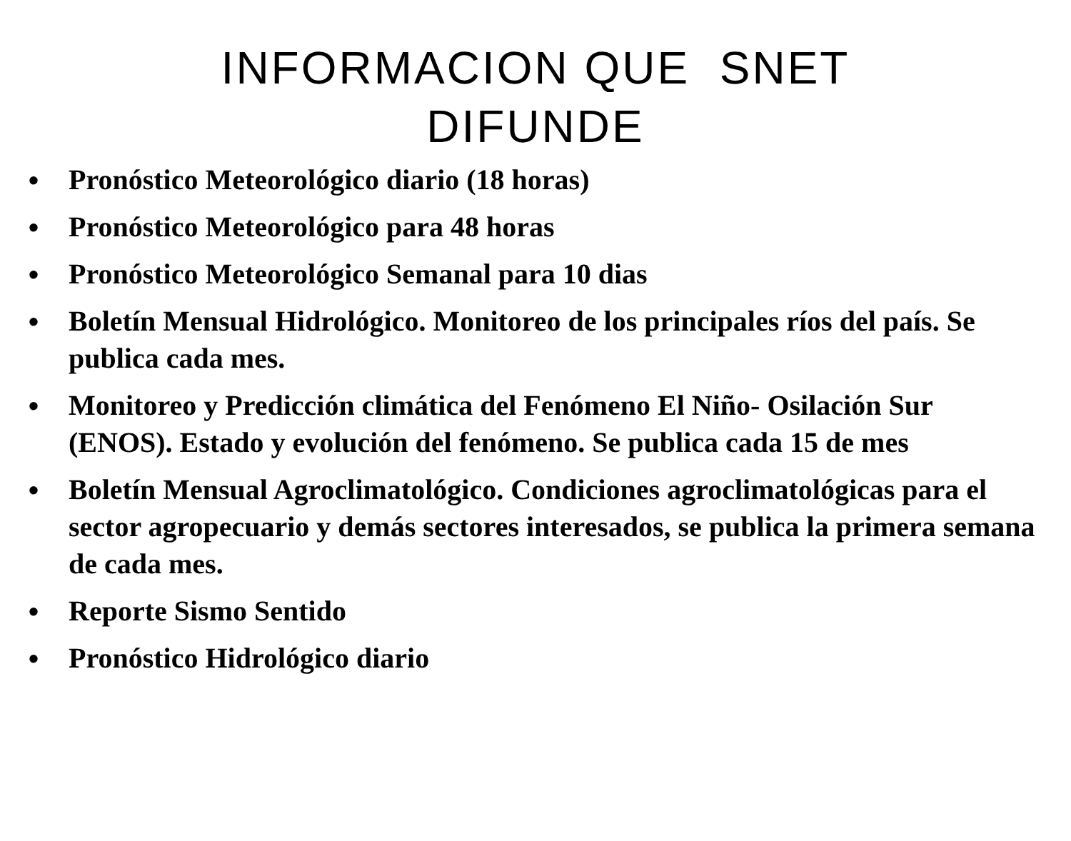INFORMACION QUE SNET
DIFUNDE
• Pronóstico Meteorológico diario (18 horas)
• Pronóstico Meteorológico para 48 horas
• Pronóstico Meteorológico Semanal para 10 dias
• Boletín Mensual Hidrológico. Monitoreo de los principales ríos del país. Se publica cada mes.
• Monitoreo y Predicción climática del Fenómeno El Niño- Osilación Sur (ENOS). Estado y evolución del fenómeno. Se publica cada 15 de mes
• Boletín Mensual Agroclimatológico. Condiciones agroclimatológicas para el sector agropecuario y demás sectores interesados, se publica la primera semana de cada mes.
• Reporte Sismo Sentido
• Pronóstico Hidrológico diario